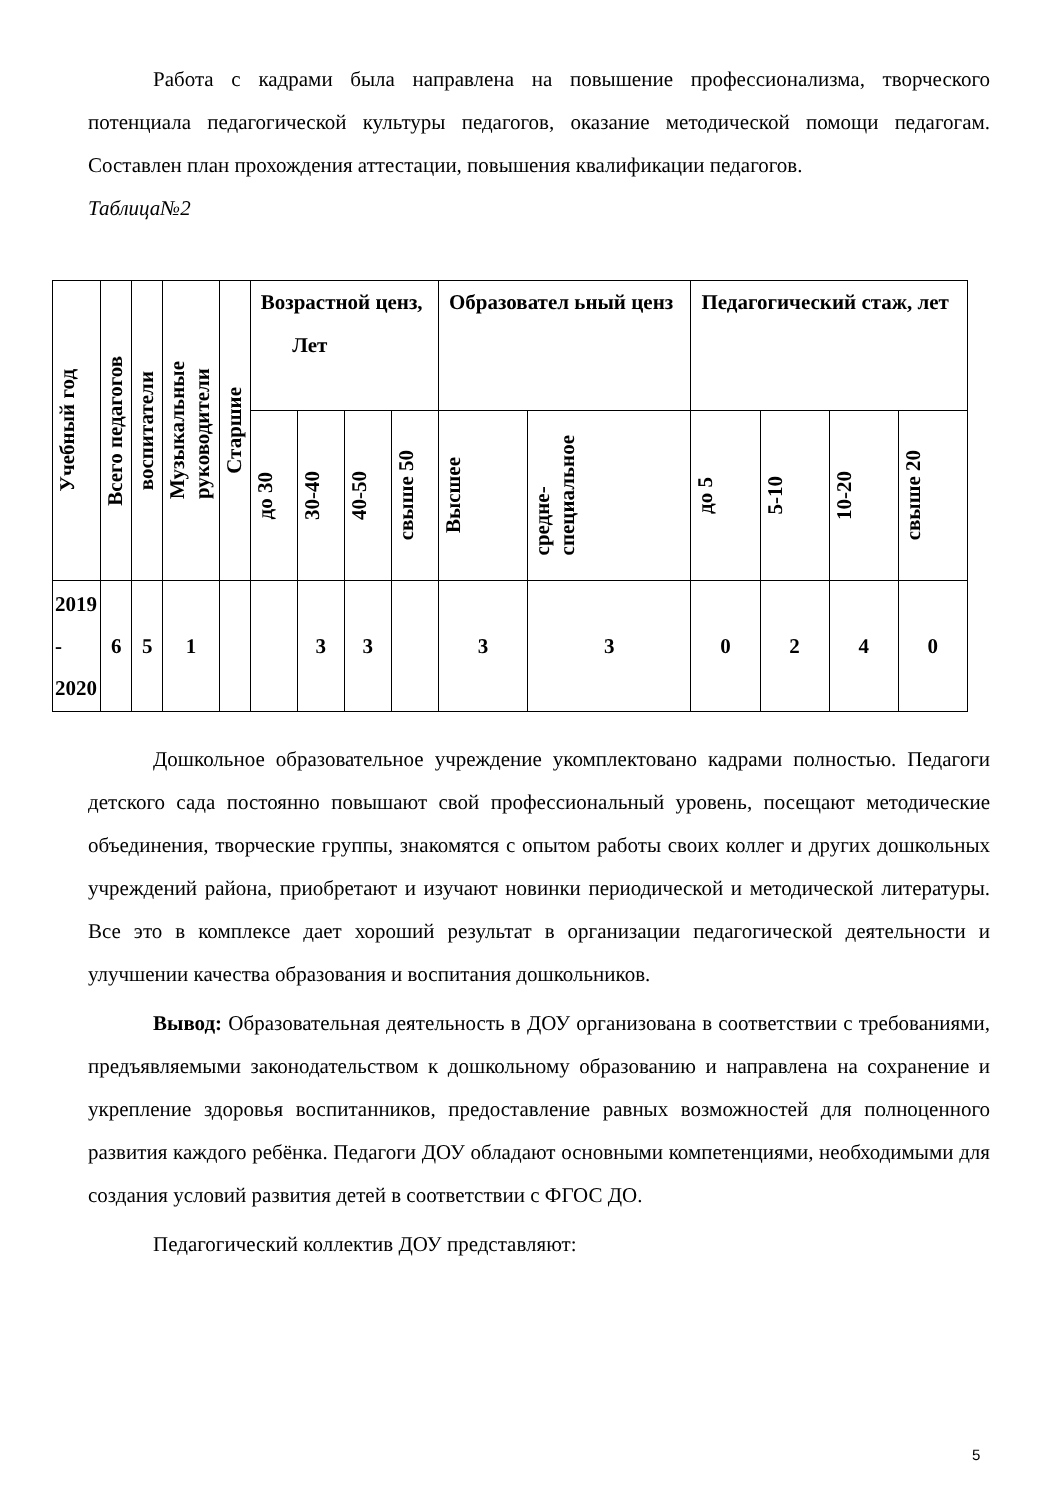Работа с кадрами была направлена на повышение профессионализма, творческого потенциала педагогической культуры педагогов, оказание методической помощи педагогам. Составлен план прохождения аттестации, повышения квалификации педагогов.
Таблица№2
| Учебный год | Всего педагогов | воспитатели | Музыкальные руководители | Старшие | Возрастной ценз, Лет | | | | Образовател ьный ценз | | Педагогический стаж, лет | | | |
| --- | --- | --- | --- | --- | --- | --- | --- | --- | --- | --- | --- | --- | --- | --- |
| | | | | | до 30 | 30-40 | 40-50 | свыше 50 | Высшее | средне- специальное | до 5 | 5-10 | 10-20 | свыше 20 |
| 2019 - 2020 | 6 | 5 | 1 | | | 3 | 3 | | 3 | 3 | 0 | 2 | 4 | 0 |
Дошкольное образовательное учреждение укомплектовано кадрами полностью. Педагоги детского сада постоянно повышают свой профессиональный уровень, посещают методические объединения, творческие группы, знакомятся с опытом работы своих коллег и других дошкольных учреждений района, приобретают и изучают новинки периодической и методической литературы. Все это в комплексе дает хороший результат в организации педагогической деятельности и улучшении качества образования и воспитания дошкольников.
Вывод: Образовательная деятельность в ДОУ организована в соответствии с требованиями, предъявляемыми законодательством к дошкольному образованию и направлена на сохранение и укрепление здоровья воспитанников, предоставление равных возможностей для полноценного развития каждого ребёнка. Педагоги ДОУ обладают основными компетенциями, необходимыми для создания условий развития детей в соответствии с ФГОС ДО.
Педагогический коллектив ДОУ представляют:
5